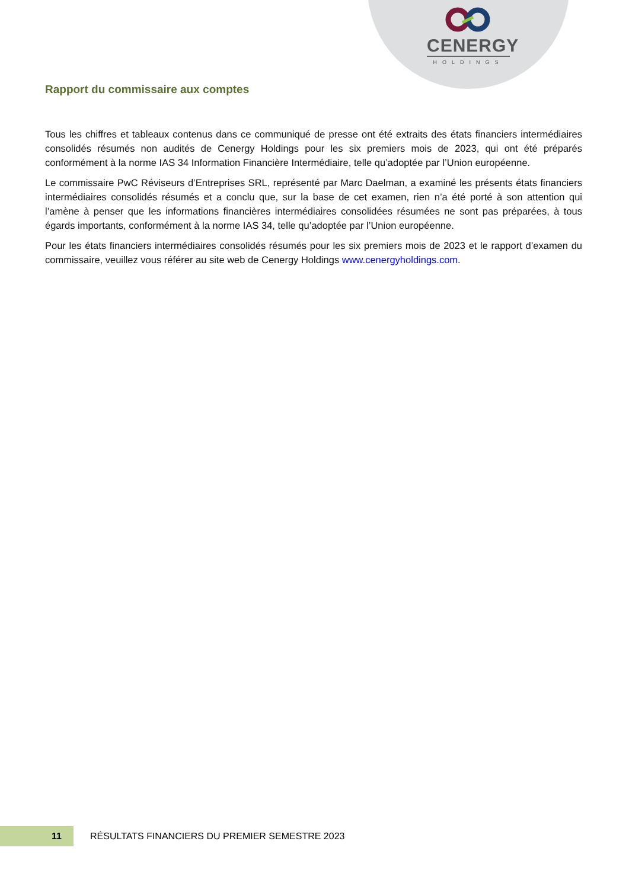CENERGY
HOLDINGS
Rapport du commissaire aux comptes
Tous les chiffres et tableaux contenus dans ce communiqué de presse ont été extraits des états financiers intermédiaires consolidés résumés non audités de Cenergy Holdings pour les six premiers mois de 2023, qui ont été préparés conformément à la norme IAS 34 Information Financière Intermédiaire, telle qu’adoptée par l’Union européenne.
Le commissaire PwC Réviseurs d’Entreprises SRL, représenté par Marc Daelman, a examiné les présents états financiers intermédiaires consolidés résumés et a conclu que, sur la base de cet examen, rien n’a été porté à son attention qui l’amène à penser que les informations financières intermédiaires consolidées résumées ne sont pas préparées, à tous égards importants, conformément à la norme IAS 34, telle qu’adoptée par l’Union européenne.
Pour les états financiers intermédiaires consolidés résumés pour les six premiers mois de 2023 et le rapport d’examen du commissaire, veuillez vous référer au site web de Cenergy Holdings www.cenergyholdings.com.
11
RÉSULTATS FINANCIERS DU PREMIER SEMESTRE 2023